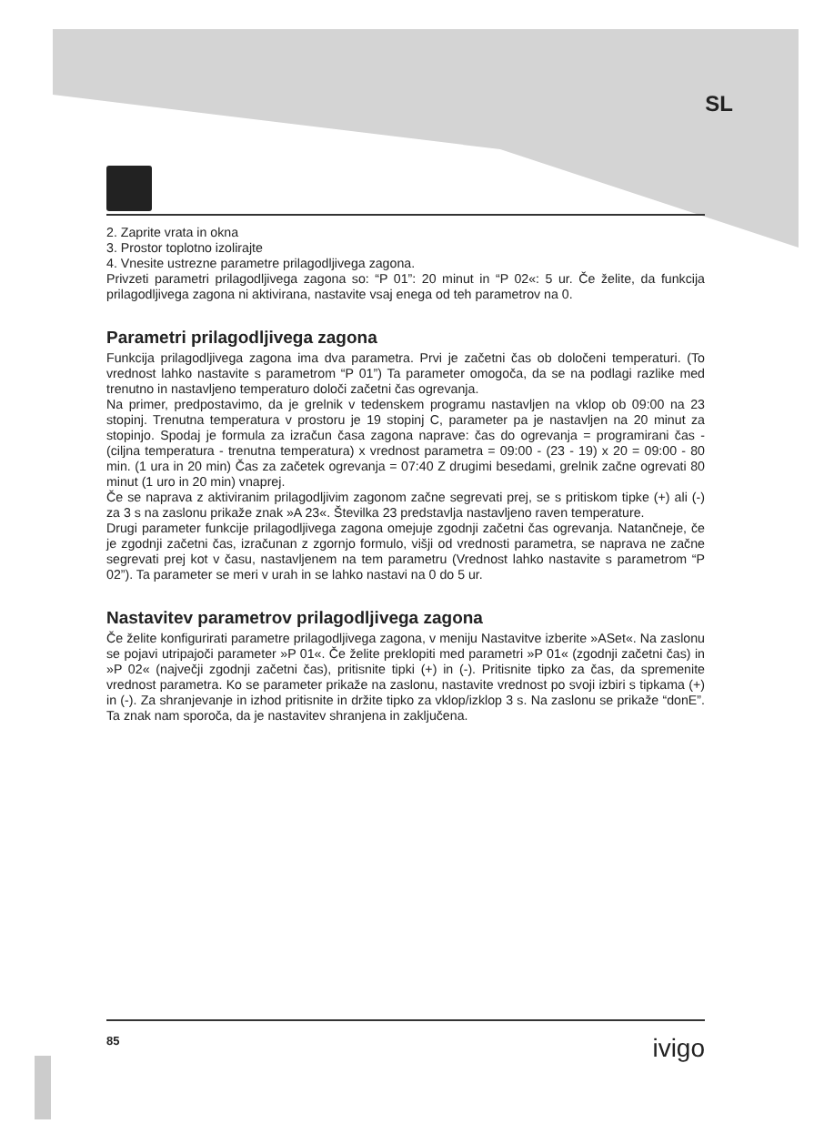SL
2. Zaprite vrata in okna
3. Prostor toplotno izolirajte
4. Vnesite ustrezne parametre prilagodljivega zagona.
Privzeti parametri prilagodljivega zagona so: “P 01”: 20 minut in “P 02«: 5 ur. Če želite, da funkcija prilagodljivega zagona ni aktivirana, nastavite vsaj enega od teh parametrov na 0.
Parametri prilagodljivega zagona
Funkcija prilagodljivega zagona ima dva parametra. Prvi je začetni čas ob določeni temperaturi. (To vrednost lahko nastavite s parametrom “P 01”) Ta parameter omogoča, da se na podlagi razlike med trenutno in nastavljeno temperaturo določi začetni čas ogrevanja.
Na primer, predpostavimo, da je grelnik v tedenskem programu nastavljen na vklop ob 09:00 na 23 stopinj. Trenutna temperatura v prostoru je 19 stopinj C, parameter pa je nastavljen na 20 minut za stopinjo. Spodaj je formula za izračun časa zagona naprave: čas do ogrevanja = programirani čas - (ciljna temperatura - trenutna temperatura) x vrednost parametra = 09:00 - (23 - 19) x 20 = 09:00 - 80 min. (1 ura in 20 min) Čas za začetek ogrevanja = 07:40 Z drugimi besedami, grelnik začne ogrevati 80 minut (1 uro in 20 min) vnaprej.
Če se naprava z aktiviranim prilagodljivim zagonom začne segrevati prej, se s pritiskom tipke (+) ali (-) za 3 s na zaslonu prikaže znak »A 23«. Številka 23 predstavlja nastavljeno raven temperature.
Drugi parameter funkcije prilagodljivega zagona omejuje zgodnji začetni čas ogrevanja. Natančneje, če je zgodnji začetni čas, izračunan z zgornjo formulo, višji od vrednosti parametra, se naprava ne začne segrevati prej kot v času, nastavljenem na tem parametru (Vrednost lahko nastavite s parametrom “P 02”). Ta parameter se meri v urah in se lahko nastavi na 0 do 5 ur.
Nastavitev parametrov prilagodljivega zagona
Če želite konfigurirati parametre prilagodljivega zagona, v meniju Nastavitve izberite »ASet«. Na zaslonu se pojavi utripajoči parameter »P 01«. Če želite preklopiti med parametri »P 01« (zgodnji začetni čas) in »P 02« (največji zgodnji začetni čas), pritisnite tipki (+) in (-). Pritisnite tipko za čas, da spremenite vrednost parametra. Ko se parameter prikaže na zaslonu, nastavite vrednost po svoji izbiri s tipkama (+) in (-). Za shranjevanje in izhod pritisnite in držite tipko za vklop/izklop 3 s. Na zaslonu se prikaže “donE”. Ta znak nam sporoča, da je nastavitev shranjena in zaključena.
85 ivigo